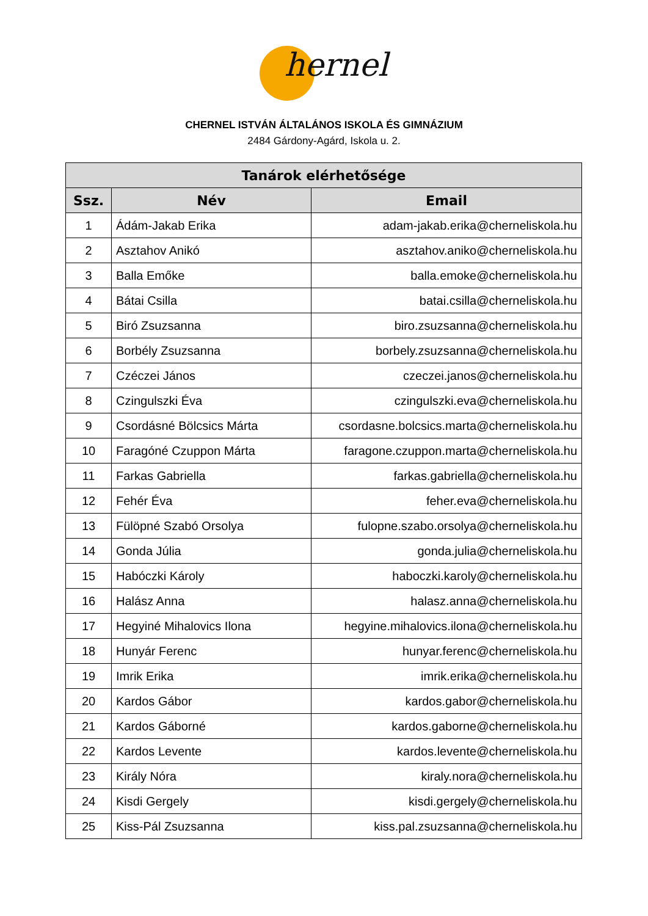hernel
CHERNEL ISTVÁN ÁLTALÁNOS ISKOLA ÉS GIMNÁZIUM
2484 Gárdony-Agárd, Iskola u. 2.
| Tanárok elérhetősége | | |
| --- | --- | --- |
| Ssz. | Név | Email |
| 1 | Ádám-Jakab Erika | adam-jakab.erika@cherneliskola.hu |
| 2 | Asztahov Anikó | asztahov.aniko@cherneliskola.hu |
| 3 | Balla Emőke | balla.emoke@cherneliskola.hu |
| 4 | Bátai Csilla | batai.csilla@cherneliskola.hu |
| 5 | Biró Zsuzsanna | biro.zsuzsanna@cherneliskola.hu |
| 6 | Borbély Zsuzsanna | borbely.zsuzsanna@cherneliskola.hu |
| 7 | Czéczei János | czeczei.janos@cherneliskola.hu |
| 8 | Czingulszki Éva | czingulszki.eva@cherneliskola.hu |
| 9 | Csordásné Bölcsics Márta | csordasne.bolcsics.marta@cherneliskola.hu |
| 10 | Faragóné Czuppon Márta | faragone.czuppon.marta@cherneliskola.hu |
| 11 | Farkas Gabriella | farkas.gabriella@cherneliskola.hu |
| 12 | Fehér Éva | feher.eva@cherneliskola.hu |
| 13 | Fülöpné Szabó Orsolya | fulopne.szabo.orsolya@cherneliskola.hu |
| 14 | Gonda Júlia | gonda.julia@cherneliskola.hu |
| 15 | Habóczki Károly | haboczki.karoly@cherneliskola.hu |
| 16 | Halász Anna | halasz.anna@cherneliskola.hu |
| 17 | Hegyiné Mihalovics Ilona | hegyine.mihalovics.ilona@cherneliskola.hu |
| 18 | Hunyár Ferenc | hunyar.ferenc@cherneliskola.hu |
| 19 | Imrik Erika | imrik.erika@cherneliskola.hu |
| 20 | Kardos Gábor | kardos.gabor@cherneliskola.hu |
| 21 | Kardos Gáborné | kardos.gaborne@cherneliskola.hu |
| 22 | Kardos Levente | kardos.levente@cherneliskola.hu |
| 23 | Király Nóra | kiraly.nora@cherneliskola.hu |
| 24 | Kisdi Gergely | kisdi.gergely@cherneliskola.hu |
| 25 | Kiss-Pál Zsuzsanna | kiss.pal.zsuzsanna@cherneliskola.hu |